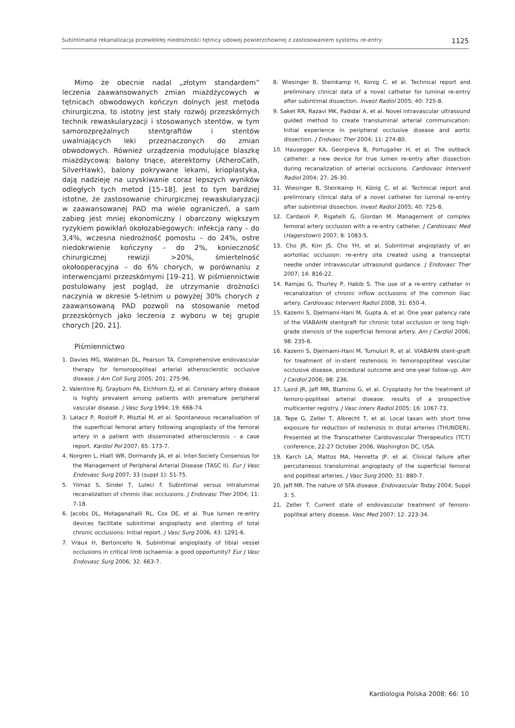Subintimalna rekanalizacja przewlekłej niedrożności tętnicy udowej powierzchownej z zastosowaniem systemu re-entry 1125
Mimo że obecnie nadal „złotym standardem” leczenia zaawansowanych zmian miażdżycowych w tętnicach obwodowych kończyn dolnych jest metoda chirurgiczna, to istotny jest stały rozwój przezskórnych technik rewaskularyzacji i stosowanych stentów, w tym samorozprężalnych stentgraftów i stentów uwalniających leki przeznaczonych do zmian obwodowych. Również urządzenia modulujące blaszkę miażdżycową: balony tnące, aterektomy (AtheroCath, SilverHawk), balony pokrywane lekami, krioplastyka, dają nadzieję na uzyskiwanie coraz lepszych wyników odległych tych metod [15–18]. Jest to tym bardziej istotne, że zastosowanie chirurgicznej rewaskularyzacji w zaawansowanej PAD ma wiele ograniczeń, a sam zabieg jest mniej ekonomiczny i obarczony większym ryzykiem powikłań okołozabiegowych: infekcja rany – do 3,4%, wczesna niedrożność pomostu – do 24%, ostre niedokrwienie kończyny – do 2%, konieczność chirurgicznej rewizji >20%, śmiertelność okołooperacyjna – do 6% chorych, w porównaniu z interwencjami przezskórnymi [19–21]. W piśmiennictwie postulowany jest pogląd, że utrzymanie drożności naczynia w okresie 5-letnim u powyżej 30% chorych z zaawansowaną PAD pozwoli na stosowanie metod przezskórnych jako leczenia z wyboru w tej grupie chorych [20, 21].
Piśmiennictwo
1. Davies MG, Waldman DL, Pearson TA. Comprehensive endovascular therapy for femoropopliteal arterial atherosclerotic occlusive disease. J Am Coll Surg 2005; 201: 275-96.
2. Valentine RJ, Grayburn PA, Eichhorn EJ, et al. Coronary artery disease is highly prevalent among patients with premature peripheral vascular disease. J Vasc Surg 1994; 19: 668-74.
3. Latacz P, Rostoff P, Misztal M, et al. Spontaneous recanalisation of the superficial femoral artery following angioplasty of the femoral artery in a patient with disseminated atherosclerosis – a case report. Kardiol Pol 2007; 65: 173-7.
4. Norgren L, Hiatt WR, Dormandy JA, et al. Inter-Society Consensus for the Management of Peripheral Arterial Disease (TASC II). Eur J Vasc Endovasc Surg 2007; 33 (suppl 1): S1-75.
5. Yilmaz S, Sindel T, Luleci F. Subintimal versus intraluminal recanalization of chronic iliac occlusions. J Endovasc Ther 2004; 11: 7-18.
6. Jacobs DL, Motaganahalli RL, Cox DE, et al. True lumen re-entry devices facilitate subintimal angioplasty and stenting of total chronic occlusions: Initial report. J Vasc Surg 2006; 43: 1291-6.
7. Vraux H, Bertoncello N. Subintimal angioplasty of tibial vessel occlusions in critical limb ischaemia: a good opportunity? Eur J Vasc Endovasc Surg 2006; 32: 663-7.
8. Wiesinger B, Steinkamp H, Konig C, et al. Technical report and preliminary clinical data of a novel catheter for luminal re-entry after subintimal dissection. Invest Radiol 2005; 40: 725-8.
9. Saket RR, Razavi MK, Padidar A, et al. Novel intravascular ultrasound guided method to create transluminal arterial communication: Initial experience in peripheral occlusive disease and aortic dissection. J Endvasc Ther 2004; 11: 274-80.
10. Hausegger KA, Georgieva B, Portugaller H, et al. The outback catheter: a new device for true lumen re-entry after dissection during recanalization of arterial occlusions. Cardiovasc Intervent Radiol 2004; 27: 26-30.
11. Wiesinger B, Steinkamp H, König C, et al. Technical report and preliminary clinical data of a novel catheter for luminal re-entry after subintimal dissection. Invest Radiol 2005; 40: 725-8.
12. Cardaioli P, Rigatelli G, Giordan M. Management of complex femoral artery occlusion with a re-entry catheter. J Cardiovasc Med (Hagerstown) 2007; 8: 1083-5.
13. Cho JR, Kim JS, Cho YH, et al. Subintimal angioplasty of an aortoiliac occlusion: re-entry site created using a transseptal needle under intravascular ultrasound guidance. J Endovasc Ther 2007; 14: 816-22.
14. Ramjas G, Thurley P, Habib S. The use of a re-entry catheter in recanalization of chronic inflow occlusions of the common iliac artery. Cardiovasc Intervent Radiol 2008; 31: 650-4.
15. Kazemi S, Djelmami-Hani M, Gupta A, et al. One year patency rate of the VIABAHN stentgraft for chronic total occlusion or long high-grade stenosis of the superficial femoral artery. Am J Cardiol 2006; 98: 235-6.
16. Kazemi S, Djelmami-Hani M, Tumuluri R, et al. VIABAHN stent-graft for treatment of in-stent restenosis in femoropopliteal vascular occlusive disease, procedural outcome and one-year follow-up. Am J Cardiol 2006; 98: 236.
17. Laird JR, Jaff MR, Biamino G, et al. Cryoplasty for the treatment of femoro-popliteal arterial disease: results of a prospective multicenter registry. J Vasc Interv Radiol 2005; 16: 1067-73.
18. Tepe G, Zeller T, Albrecht T, et al. Local taxan with short time exposure for reduction of restenosis in distal arteries (THUNDER). Presented at the Transcatheter Cardiovascular Therapeutics (TCT) conference, 22-27 October 2006, Washington DC, USA.
19. Karch LA, Mattos MA, Henretta JP, et al. Clinical failure after percutaneous transluminal angioplasty of the superficial femoral and popliteal arteries. J Vasc Surg 2000; 31: 880-7.
20. Jaff MR. The nature of SFA disease. Endovascular Today 2004; Suppl 3: 5.
21. Zeller T. Current state of endovascular treatment of femoro-popliteal artery disease. Vasc Med 2007; 12: 223-34.
Kardiologia Polska 2008; 66: 10